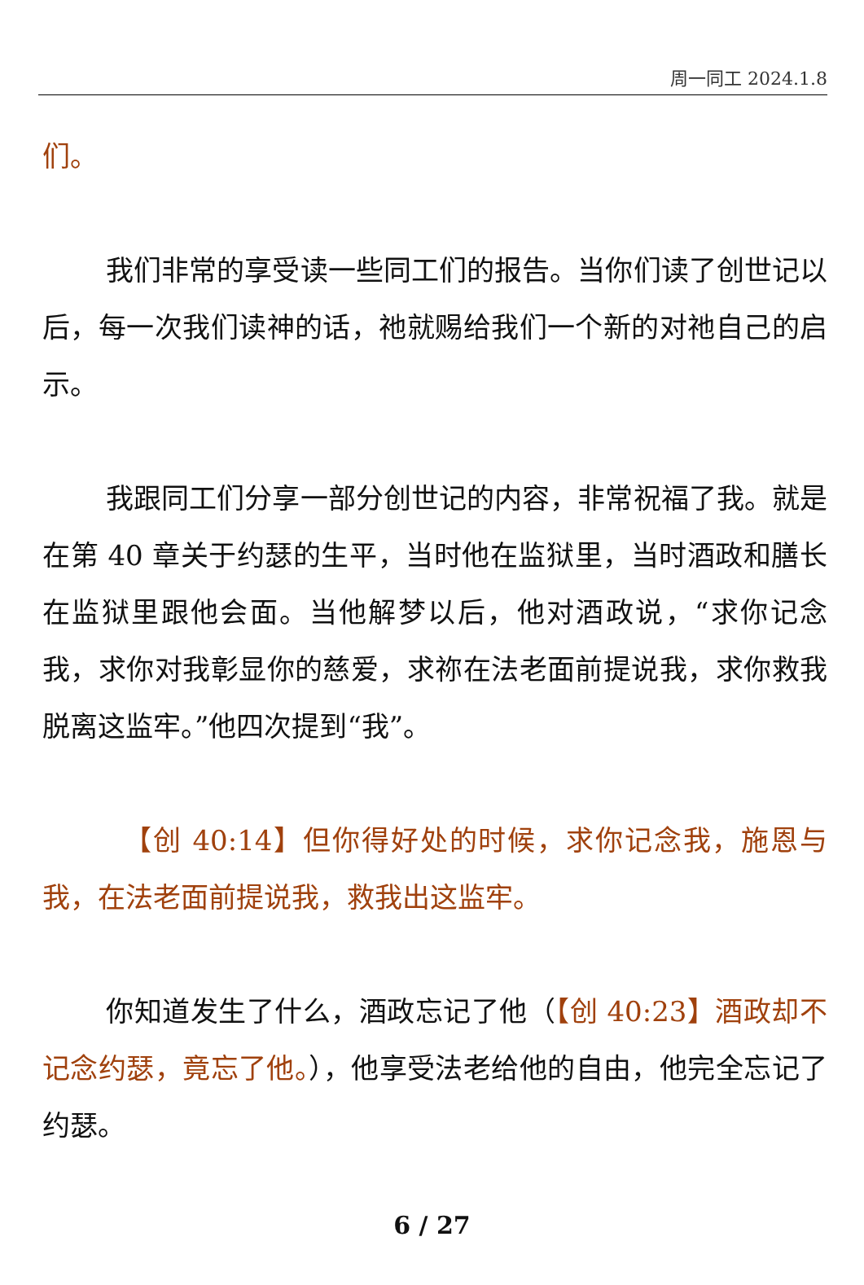周一同工 2024.1.8
们。
我们非常的享受读一些同工们的报告。当你们读了创世记以后，每一次我们读神的话，祂就赐给我们一个新的对祂自己的启示。
我跟同工们分享一部分创世记的内容，非常祝福了我。就是在第 40 章关于约瑟的生平，当时他在监狱里，当时酒政和膳长在监狱里跟他会面。当他解梦以后，他对酒政说，“求你记念我，求你对我彰显你的慈爱，求祢在法老面前提说我，求你救我脱离这监牢。”他四次提到“我”。
【创 40:14】但你得好处的时候，求你记念我，施恩与我，在法老面前提说我，救我出这监牢。
你知道发生了什么，酒政忘记了他（【创 40:23】酒政却不记念约瑟，竟忘了他。），他享受法老给他的自由，他完全忘记了约瑟。
6 / 27